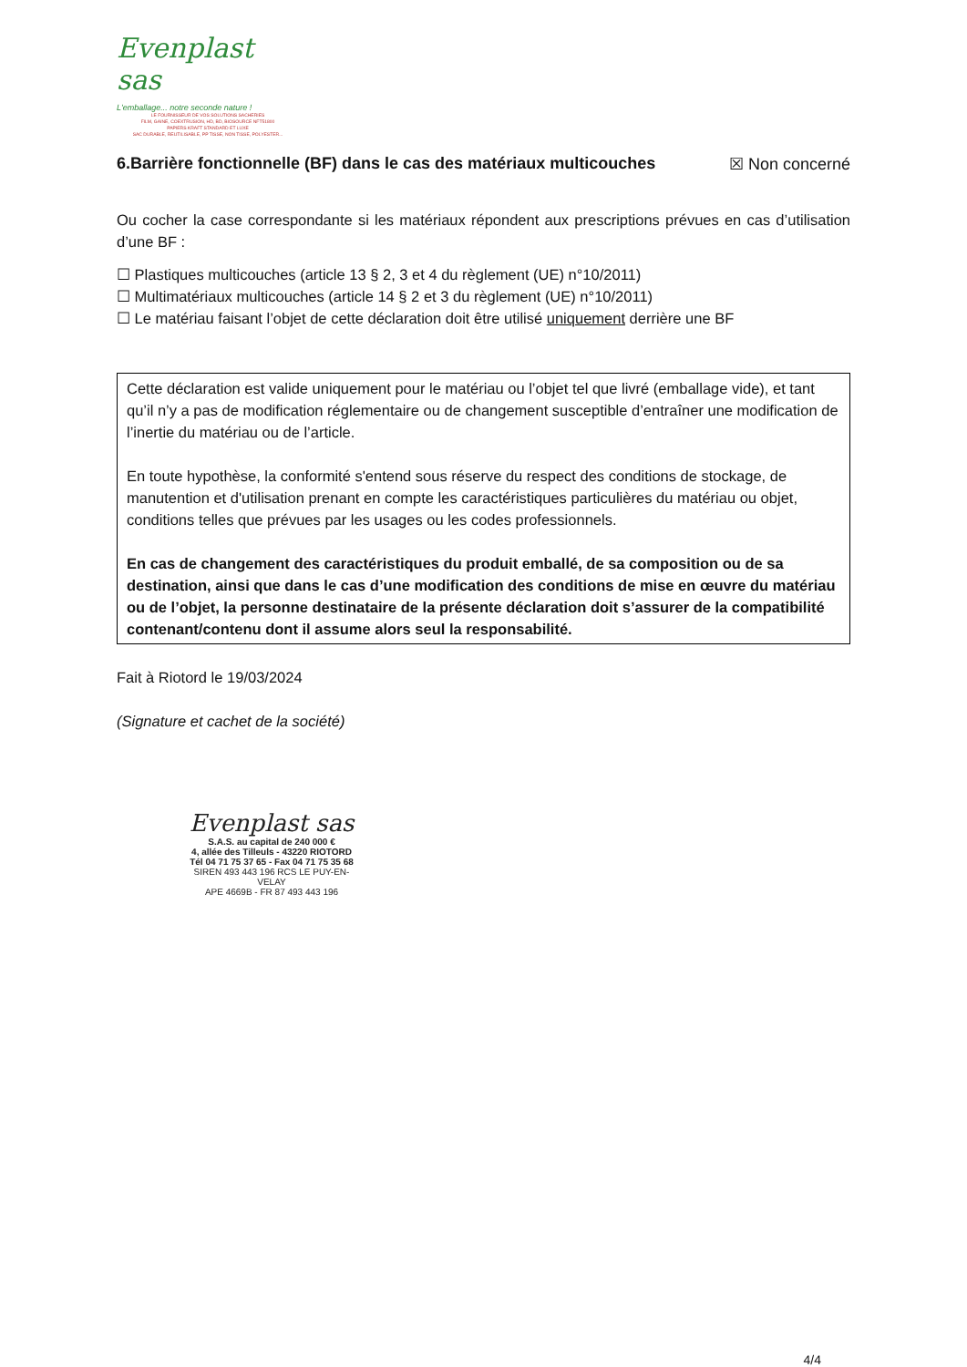Evenplast sas
L'emballage... notre seconde nature !
LE FOURNISSEUR DE VOS SOLUTIONS SACHERIES
FILM, GAINE, COEXTRUSION, HD, BD, BIOSOURCE NFT51800
PAPIERS KRAFT STANDARD ET LUXE
SAC DURABLE, REUTILISABLE, PP TISSE, NON TISSE, POLYESTER...
6.Barrière fonctionnelle (BF) dans le cas des matériaux multicouches ☒ Non concerné
Ou cocher la case correspondante si les matériaux répondent aux prescriptions prévues en cas d’utilisation d’une BF :
☐ Plastiques multicouches (article 13 § 2, 3 et 4 du règlement (UE) n°10/2011)
☐ Multimatériaux multicouches (article 14 § 2 et 3 du règlement (UE) n°10/2011)
☐ Le matériau faisant l’objet de cette déclaration doit être utilisé uniquement derrière une BF
Cette déclaration est valide uniquement pour le matériau ou l’objet tel que livré (emballage vide), et tant qu’il n’y a pas de modification réglementaire ou de changement susceptible d’entraîner une modification de l’inertie du matériau ou de l’article.
En toute hypothèse, la conformité s'entend sous réserve du respect des conditions de stockage, de manutention et d'utilisation prenant en compte les caractéristiques particulières du matériau ou objet, conditions telles que prévues par les usages ou les codes professionnels.
En cas de changement des caractéristiques du produit emballé, de sa composition ou de sa destination, ainsi que dans le cas d’une modification des conditions de mise en œuvre du matériau ou de l’objet, la personne destinataire de la présente déclaration doit s’assurer de la compatibilité contenant/contenu dont il assume alors seul la responsabilité.
Fait à Riotord le 19/03/2024
(Signature et cachet de la société)
Evenplast sas
S.A.S. au capital de 240 000 €
4, allée des Tilleuls - 43220 RIOTORD
Tél 04 71 75 37 65 - Fax 04 71 75 35 68
SIREN 493 443 196 RCS LE PUY-EN-VELAY
APE 4669B - FR 87 493 443 196
4/4